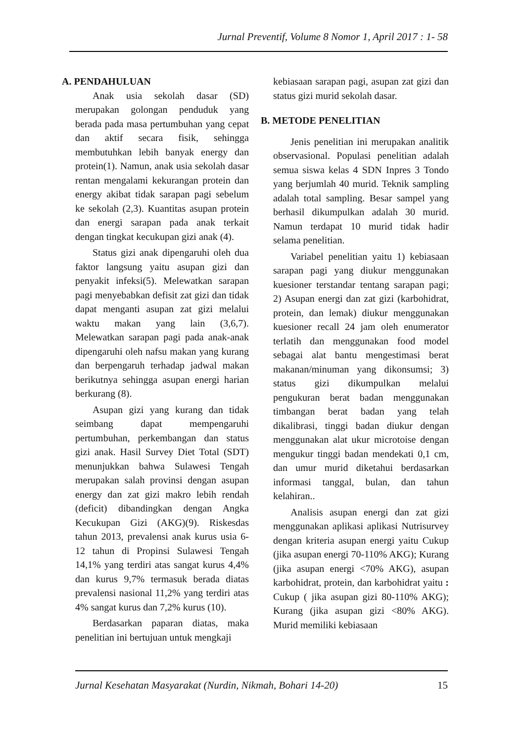Jurnal Preventif, Volume 8 Nomor 1, April 2017 : 1- 58
A. PENDAHULUAN
Anak usia sekolah dasar (SD) merupakan golongan penduduk yang berada pada masa pertumbuhan yang cepat dan aktif secara fisik, sehingga membutuhkan lebih banyak energy dan protein(1). Namun, anak usia sekolah dasar rentan mengalami kekurangan protein dan energy akibat tidak sarapan pagi sebelum ke sekolah (2,3). Kuantitas asupan protein dan energi sarapan pada anak terkait dengan tingkat kecukupan gizi anak (4).
Status gizi anak dipengaruhi oleh dua faktor langsung yaitu asupan gizi dan penyakit infeksi(5). Melewatkan sarapan pagi menyebabkan defisit zat gizi dan tidak dapat menganti asupan zat gizi melalui waktu makan yang lain (3,6,7). Melewatkan sarapan pagi pada anak-anak dipengaruhi oleh nafsu makan yang kurang dan berpengaruh terhadap jadwal makan berikutnya sehingga asupan energi harian berkurang (8).
Asupan gizi yang kurang dan tidak seimbang dapat mempengaruhi pertumbuhan, perkembangan dan status gizi anak. Hasil Survey Diet Total (SDT) menunjukkan bahwa Sulawesi Tengah merupakan salah provinsi dengan asupan energy dan zat gizi makro lebih rendah (deficit) dibandingkan dengan Angka Kecukupan Gizi (AKG)(9). Riskesdas tahun 2013, prevalensi anak kurus usia 6-12 tahun di Propinsi Sulawesi Tengah 14,1% yang terdiri atas sangat kurus 4,4% dan kurus 9,7% termasuk berada diatas prevalensi nasional 11,2% yang terdiri atas 4% sangat kurus dan 7,2% kurus (10).
Berdasarkan paparan diatas, maka penelitian ini bertujuan untuk mengkaji
kebiasaan sarapan pagi, asupan zat gizi dan status gizi murid sekolah dasar.
B. METODE PENELITIAN
Jenis penelitian ini merupakan analitik observasional. Populasi penelitian adalah semua siswa kelas 4 SDN Inpres 3 Tondo yang berjumlah 40 murid. Teknik sampling adalah total sampling. Besar sampel yang berhasil dikumpulkan adalah 30 murid. Namun terdapat 10 murid tidak hadir selama penelitian.
Variabel penelitian yaitu 1) kebiasaan sarapan pagi yang diukur menggunakan kuesioner terstandar tentang sarapan pagi; 2) Asupan energi dan zat gizi (karbohidrat, protein, dan lemak) diukur menggunakan kuesioner recall 24 jam oleh enumerator terlatih dan menggunakan food model sebagai alat bantu mengestimasi berat makanan/minuman yang dikonsumsi; 3) status gizi dikumpulkan melalui pengukuran berat badan menggunakan timbangan berat badan yang telah dikalibrasi, tinggi badan diukur dengan menggunakan alat ukur microtoise dengan mengukur tinggi badan mendekati 0,1 cm, dan umur murid diketahui berdasarkan informasi tanggal, bulan, dan tahun kelahiran..
Analisis asupan energi dan zat gizi menggunakan aplikasi aplikasi Nutrisurvey dengan kriteria asupan energi yaitu Cukup (jika asupan energi 70-110% AKG); Kurang (jika asupan energi <70% AKG), asupan karbohidrat, protein, dan karbohidrat yaitu : Cukup ( jika asupan gizi 80-110% AKG); Kurang (jika asupan gizi <80% AKG). Murid memiliki kebiasaan
Jurnal Kesehatan Masyarakat (Nurdin, Nikmah, Bohari 14-20) 15